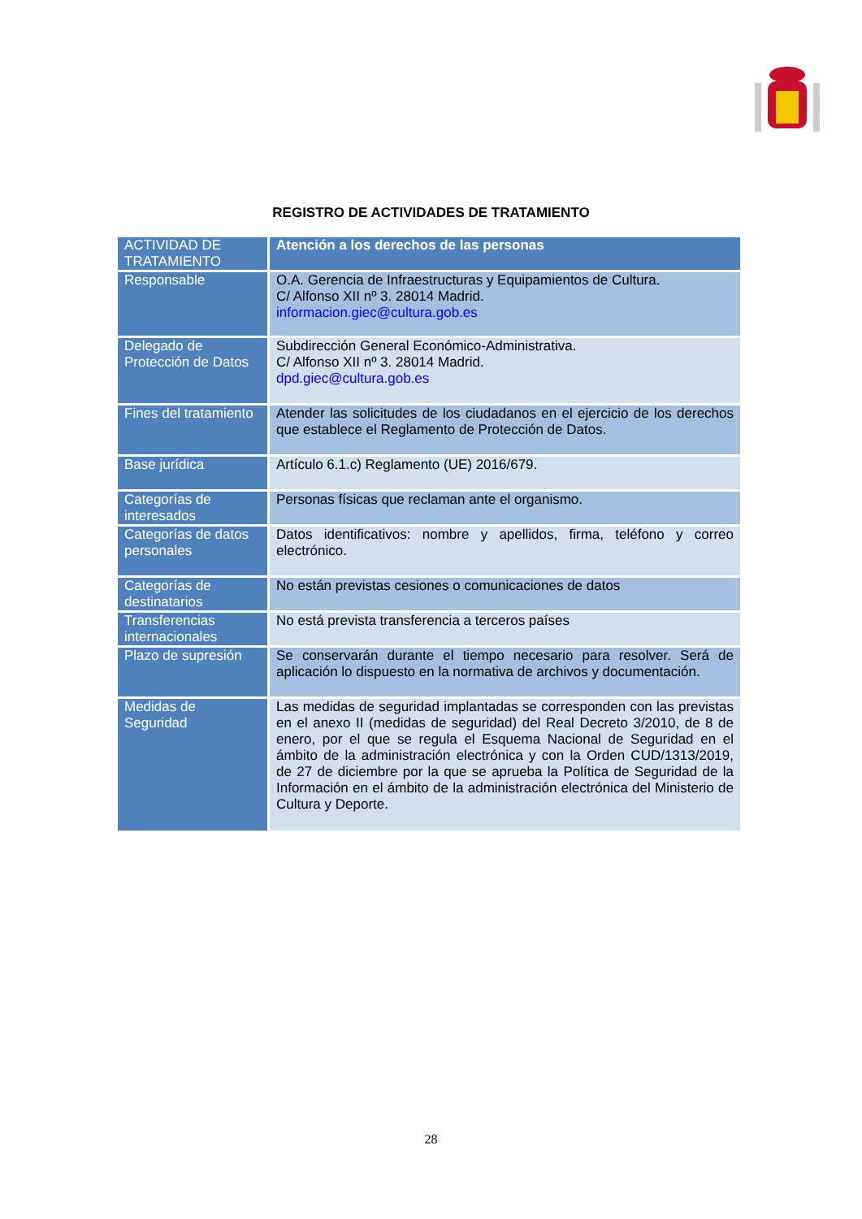REGISTRO DE ACTIVIDADES DE TRATAMIENTO
| ACTIVIDAD DE TRATAMIENTO | Atención a los derechos de las personas |
| Responsable | O.A. Gerencia de Infraestructuras y Equipamientos de Cultura. C/ Alfonso XII nº 3. 28014 Madrid. informacion.giec@cultura.gob.es |
| Delegado de Protección de Datos | Subdirección General Económico-Administrativa. C/ Alfonso XII nº 3. 28014 Madrid. dpd.giec@cultura.gob.es |
| Fines del tratamiento | Atender las solicitudes de los ciudadanos en el ejercicio de los derechos que establece el Reglamento de Protección de Datos. |
| Base jurídica | Artículo 6.1.c) Reglamento (UE) 2016/679. |
| Categorías de interesados | Personas físicas que reclaman ante el organismo. |
| Categorías de datos personales | Datos identificativos: nombre y apellidos, firma, teléfono y correo electrónico. |
| Categorías de destinatarios | No están previstas cesiones o comunicaciones de datos |
| Transferencias internacionales | No está prevista transferencia a terceros países |
| Plazo de supresión | Se conservarán durante el tiempo necesario para resolver. Será de aplicación lo dispuesto en la normativa de archivos y documentación. |
| Medidas de Seguridad | Las medidas de seguridad implantadas se corresponden con las previstas en el anexo II (medidas de seguridad) del Real Decreto 3/2010, de 8 de enero, por el que se regula el Esquema Nacional de Seguridad en el ámbito de la administración electrónica y con la Orden CUD/1313/2019, de 27 de diciembre por la que se aprueba la Política de Seguridad de la Información en el ámbito de la administración electrónica del Ministerio de Cultura y Deporte. |
28